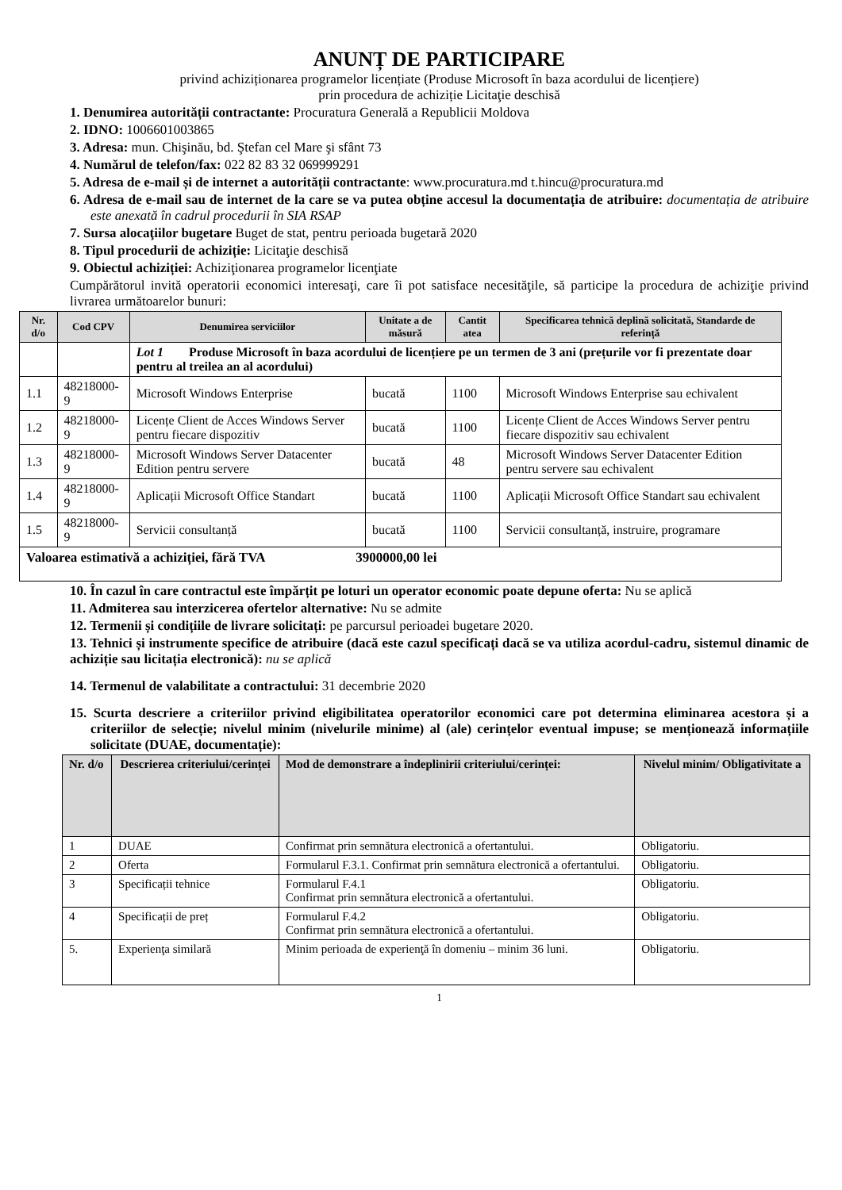ANUNȚ DE PARTICIPARE
privind achiziționarea programelor licențiate (Produse Microsoft în baza acordului de licențiere)
prin procedura de achiziție Licitaţie deschisă
1. Denumirea autorității contractante: Procuratura Generală a Republicii Moldova
2. IDNO: 1006601003865
3. Adresa: mun. Chişinău, bd. Ştefan cel Mare şi sfânt 73
4. Numărul de telefon/fax: 022 82 83 32 069999291
5. Adresa de e-mail și de internet a autorității contractante: www.procuratura.md t.hincu@procuratura.md
6. Adresa de e-mail sau de internet de la care se va putea obține accesul la documentația de atribuire: documentația de atribuire este anexată în cadrul procedurii în SIA RSAP
7. Sursa alocaţiilor bugetare Buget de stat, pentru perioada bugetară 2020
8. Tipul procedurii de achiziție: Licitaţie deschisă
9. Obiectul achiziției: Achiziţionarea programelor licenţiate
Cumpărătorul invită operatorii economici interesaţi, care îi pot satisface necesităţile, să participe la procedura de achiziţie privind livrarea următoarelor bunuri:
| Nr. d/o | Cod CPV | Denumirea serviciilor | Unitate a de măsură | Cantit atea | Specificarea tehnică deplină solicitată, Standarde de referință |
| --- | --- | --- | --- | --- | --- |
| | | Lot 1 Produse Microsoft în baza acordului de licențiere pe un termen de 3 ani (prețurile vor fi prezentate doar pentru al treilea an al acordului) | | | |
| 1.1 | 48218000-9 | Microsoft Windows Enterprise | bucată | 1100 | Microsoft Windows Enterprise sau echivalent |
| 1.2 | 48218000-9 | Licențe Client de Acces Windows Server pentru fiecare dispozitiv | bucată | 1100 | Licențe Client de Acces Windows Server pentru fiecare dispozitiv sau echivalent |
| 1.3 | 48218000-9 | Microsoft Windows Server Datacenter Edition pentru servere | bucată | 48 | Microsoft Windows Server Datacenter Edition pentru servere sau echivalent |
| 1.4 | 48218000-9 | Aplicații Microsoft Office Standart | bucată | 1100 | Aplicații Microsoft Office Standart sau echivalent |
| 1.5 | 48218000-9 | Servicii consultanță | bucată | 1100 | Servicii consultanță, instruire, programare |
| Valoarea estimativă a achiziției, fără TVA 3900000,00 lei | | | | | |
10. În cazul în care contractul este împărțit pe loturi un operator economic poate depune oferta: Nu se aplică
11. Admiterea sau interzicerea ofertelor alternative: Nu se admite
12. Termenii și condițiile de livrare solicitați: pe parcursul perioadei bugetare 2020.
13. Tehnici și instrumente specifice de atribuire (dacă este cazul specificați dacă se va utiliza acordul-cadru, sistemul dinamic de achiziție sau licitația electronică): nu se aplică
14. Termenul de valabilitate a contractului: 31 decembrie 2020
15. Scurta descriere a criteriilor privind eligibilitatea operatorilor economici care pot determina eliminarea acestora și a criteriilor de selecție; nivelul minim (nivelurile minime) al (ale) cerințelor eventual impuse; se menționează informațiile solicitate (DUAE, documentație):
| Nr. d/o | Descrierea criteriului/cerinței | Mod de demonstrare a îndeplinirii criteriului/cerinței: | Nivelul minim/ Obligativitate a |
| --- | --- | --- | --- |
| 1 | DUAE | Confirmat prin semnătura electronică a ofertantului. | Obligatoriu. |
| 2 | Oferta | Formularul F.3.1. Confirmat prin semnătura electronică a ofertantului. | Obligatoriu. |
| 3 | Specificații tehnice | Formularul F.4.1 Confirmat prin semnătura electronică a ofertantului. | Obligatoriu. |
| 4 | Specificații de preț | Formularul F.4.2 Confirmat prin semnătura electronică a ofertantului. | Obligatoriu. |
| 5. | Experienţa similară | Minim perioada de experienţă în domeniu – minim 36 luni. | Obligatoriu. |
1